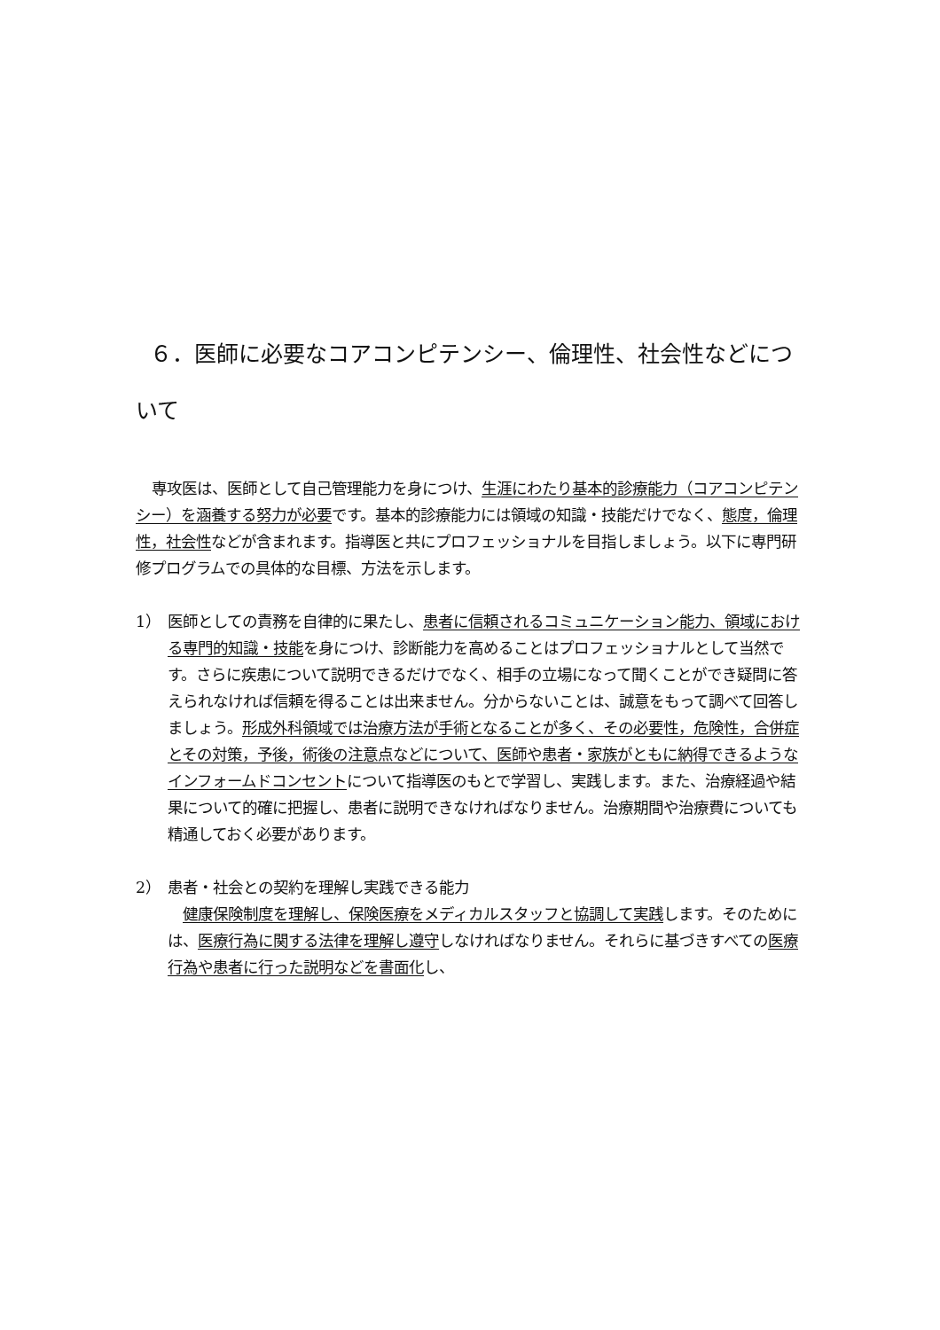６．医師に必要なコアコンピテンシー、倫理性、社会性などについて
専攻医は、医師として自己管理能力を身につけ、生涯にわたり基本的診療能力（コアコンピテンシー）を涵養する努力が必要です。基本的診療能力には領域の知識・技能だけでなく、態度，倫理性，社会性などが含まれます。指導医と共にプロフェッショナルを目指しましょう。以下に専門研修プログラムでの具体的な目標、方法を示します。
1） 医師としての責務を自律的に果たし、患者に信頼されるコミュニケーション能力、領域における専門的知識・技能を身につけ、診断能力を高めることはプロフェッショナルとして当然です。さらに疾患について説明できるだけでなく、相手の立場になって聞くことができ疑問に答えられなければ信頼を得ることは出来ません。分からないことは、誠意をもって調べて回答しましょう。形成外科領域では治療方法が手術となることが多く、その必要性，危険性，合併症とその対策，予後，術後の注意点などについて、医師や患者・家族がともに納得できるようなインフォームドコンセントについて指導医のもとで学習し、実践します。また、治療経過や結果について的確に把握し、患者に説明できなければなりません。治療期間や治療費についても精通しておく必要があります。
2） 患者・社会との契約を理解し実践できる能力
　健康保険制度を理解し、保険医療をメディカルスタッフと協調して実践します。そのためには、医療行為に関する法律を理解し遵守しなければなりません。それらに基づきすべての医療行為や患者に行った説明などを書面化し、